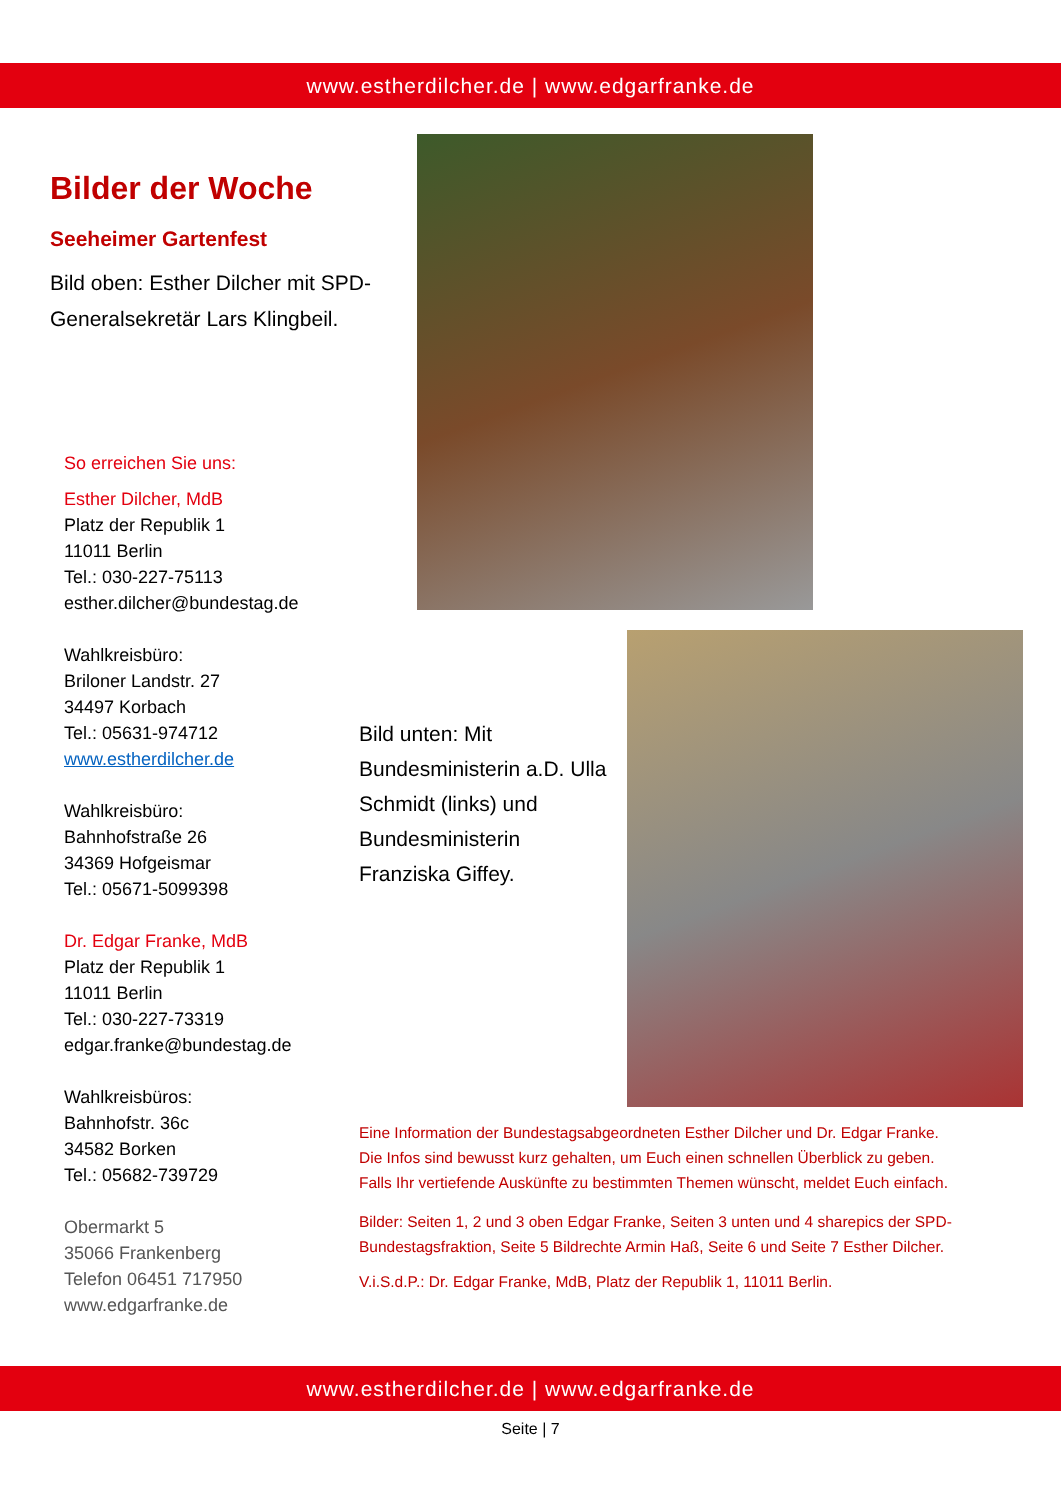www.estherdilcher.de | www.edgarfranke.de
Bilder der Woche
Seeheimer Gartenfest
Bild oben: Esther Dilcher mit SPD-Generalsekretär Lars Klingbeil.
So erreichen Sie uns:
Esther Dilcher, MdB
Platz der Republik 1
11011 Berlin
Tel.: 030-227-75113
esther.dilcher@bundestag.de
Wahlkreisbüro:
Briloner Landstr. 27
34497 Korbach
Tel.: 05631-974712
www.estherdilcher.de
Wahlkreisbüro:
Bahnhofstraße 26
34369 Hofgeismar
Tel.: 05671-5099398
Dr. Edgar Franke, MdB
Platz der Republik 1
11011 Berlin
Tel.: 030-227-73319
edgar.franke@bundestag.de
Wahlkreisbüros:
Bahnhofstr. 36c
34582 Borken
Tel.: 05682-739729
Obermarkt 5
35066 Frankenberg
Telefon 06451 717950
www.edgarfranke.de
Bild unten: Mit Bundesministerin a.D. Ulla Schmidt (links) und Bundesministerin Franziska Giffey.
Eine Information der Bundestagsabgeordneten Esther Dilcher und Dr. Edgar Franke.
Die Infos sind bewusst kurz gehalten, um Euch einen schnellen Überblick zu geben.
Falls Ihr vertiefende Auskünfte zu bestimmten Themen wünscht, meldet Euch einfach.
Bilder: Seiten 1, 2 und 3 oben Edgar Franke, Seiten 3 unten und 4 sharepics der SPD-Bundestagsfraktion, Seite 5 Bildrechte Armin Haß, Seite 6 und Seite 7 Esther Dilcher.
V.i.S.d.P.: Dr. Edgar Franke, MdB, Platz der Republik 1, 11011 Berlin.
www.estherdilcher.de | www.edgarfranke.de
Seite | 7